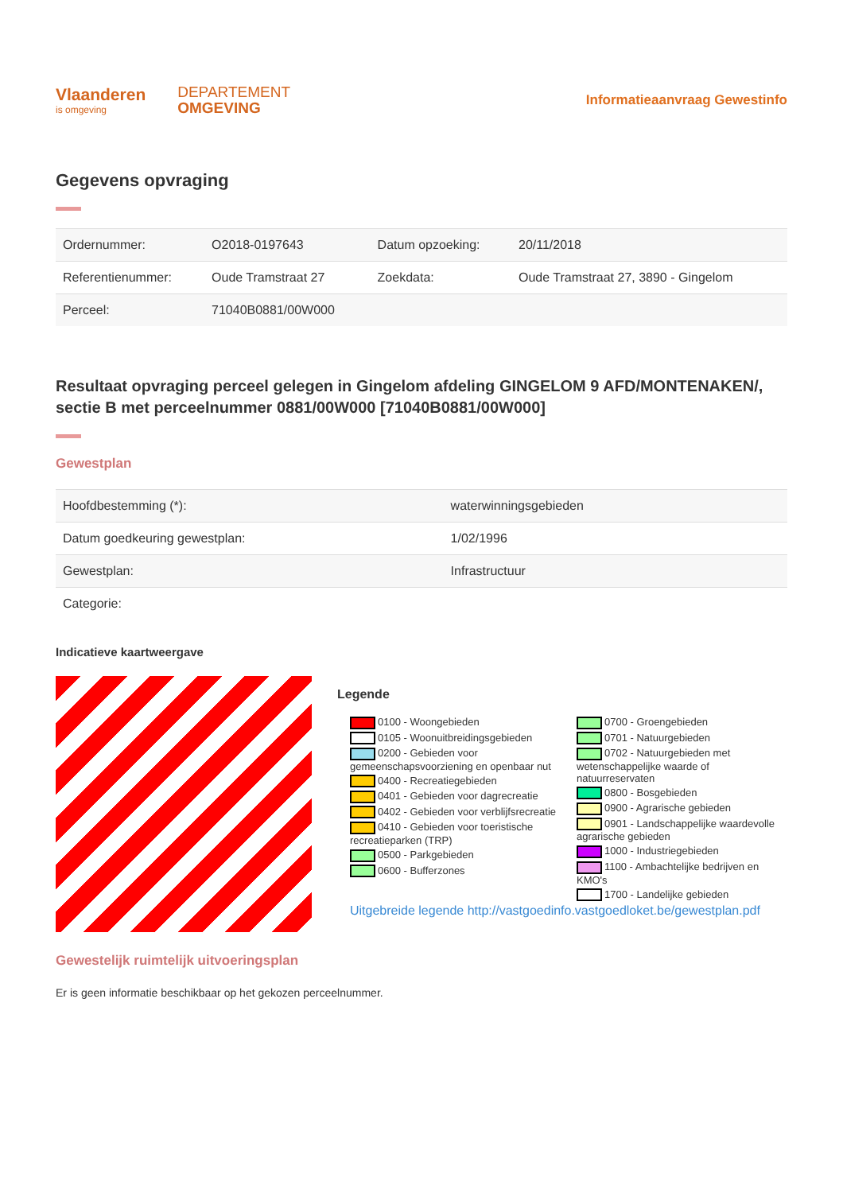Vlaanderen
is omgeving
DEPARTEMENT
OMGEVING
Informatieaanvraag Gewestinfo
Gegevens opvraging
| Ordernummer: | O2018-0197643 | Datum opzoeking: | 20/11/2018 |
| Referentienummer: | Oude Tramstraat 27 | Zoekdata: | Oude Tramstraat 27, 3890 - Gingelom |
| Perceel: | 71040B0881/00W000 | | |
Resultaat opvraging perceel gelegen in Gingelom afdeling GINGELOM 9 AFD/MONTENAKEN/, sectie B met perceelnummer 0881/00W000 [71040B0881/00W000]
Gewestplan
| Hoofdbestemming (*): | waterwinningsgebieden |
| Datum goedkeuring gewestplan: | 1/02/1996 |
| Gewestplan: | Infrastructuur |
| Categorie: | |
Indicatieve kaartweergave
Legende
0100 - Woongebieden
0105 - Woonuitbreidingsgebieden
0200 - Gebieden voor gemeenschapsvoorziening en openbaar nut
0400 - Recreatiegebieden
0401 - Gebieden voor dagrecreatie
0402 - Gebieden voor verblijfsrecreatie
0410 - Gebieden voor toeristische recreatieparken (TRP)
0500 - Parkgebieden
0600 - Bufferzones
0700 - Groengebieden
0701 - Natuurgebieden
0702 - Natuurgebieden met wetenschappelijke waarde of natuurreservaten
0800 - Bosgebieden
0900 - Agrarische gebieden
0901 - Landschappelijke waardevolle agrarische gebieden
1000 - Industriegebieden
1100 - Ambachtelijke bedrijven en KMO's
1700 - Landelijke gebieden
Uitgebreide legende http://vastgoedinfo.vastgoedloket.be/gewestplan.pdf
Gewestelijk ruimtelijk uitvoeringsplan
Er is geen informatie beschikbaar op het gekozen perceelnummer.